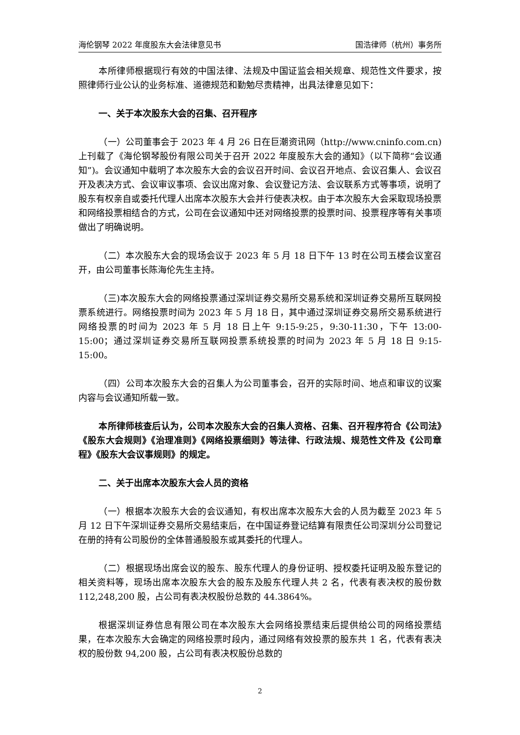海伦钢琴 2022 年度股东大会法律意见书 国浩律师（杭州）事务所
本所律师根据现行有效的中国法律、法规及中国证监会相关规章、规范性文件要求，按照律师行业公认的业务标准、道德规范和勤勉尽责精神，出具法律意见如下：
一、关于本次股东大会的召集、召开程序
（一）公司董事会于 2023 年 4 月 26 日在巨潮资讯网（http://www.cninfo.com.cn)上刊载了《海伦钢琴股份有限公司关于召开 2022 年度股东大会的通知》（以下简称“会议通知”)。会议通知中载明了本次股东大会的会议召开时间、会议召开地点、会议召集人、会议召开及表决方式、会议审议事项、会议出席对象、会议登记方法、会议联系方式等事项，说明了股东有权亲自或委托代理人出席本次股东大会并行使表决权。由于本次股东大会采取现场投票和网络投票相结合的方式，公司在会议通知中还对网络投票的投票时间、投票程序等有关事项做出了明确说明。
（二）本次股东大会的现场会议于 2023 年 5 月 18 日下午 13 时在公司五楼会议室召开，由公司董事长陈海伦先生主持。
（三)本次股东大会的网络投票通过深圳证券交易所交易系统和深圳证券交易所互联网投票系统进行。网络投票时间为 2023 年 5 月 18 日，其中通过深圳证券交易所交易系统进行网络投票的时间为 2023 年 5 月 18 日上午 9:15-9:25，9:30-11:30，下午 13:00-15:00；通过深圳证券交易所互联网投票系统投票的时间为 2023 年 5 月 18 日 9:15-15:00。
（四）公司本次股东大会的召集人为公司董事会，召开的实际时间、地点和审议的议案内容与会议通知所载一致。
本所律师核查后认为，公司本次股东大会的召集人资格、召集、召开程序符合《公司法》《股东大会规则》《治理准则》《网络投票细则》等法律、行政法规、规范性文件及《公司章程》《股东大会议事规则》的规定。
二、关于出席本次股东大会人员的资格
（一）根据本次股东大会的会议通知，有权出席本次股东大会的人员为截至 2023 年 5 月 12 日下午深圳证券交易所交易结束后，在中国证券登记结算有限责任公司深圳分公司登记在册的持有公司股份的全体普通股股东或其委托的代理人。
（二）根据现场出席会议的股东、股东代理人的身份证明、授权委托证明及股东登记的相关资料等，现场出席本次股东大会的股东及股东代理人共 2 名，代表有表决权的股份数 112,248,200 股，占公司有表决权股份总数的 44.3864%。
根据深圳证券信息有限公司在本次股东大会网络投票结束后提供给公司的网络投票结果，在本次股东大会确定的网络投票时段内，通过网络有效投票的股东共 1 名，代表有表决权的股份数 94,200 股，占公司有表决权股份总数的
2